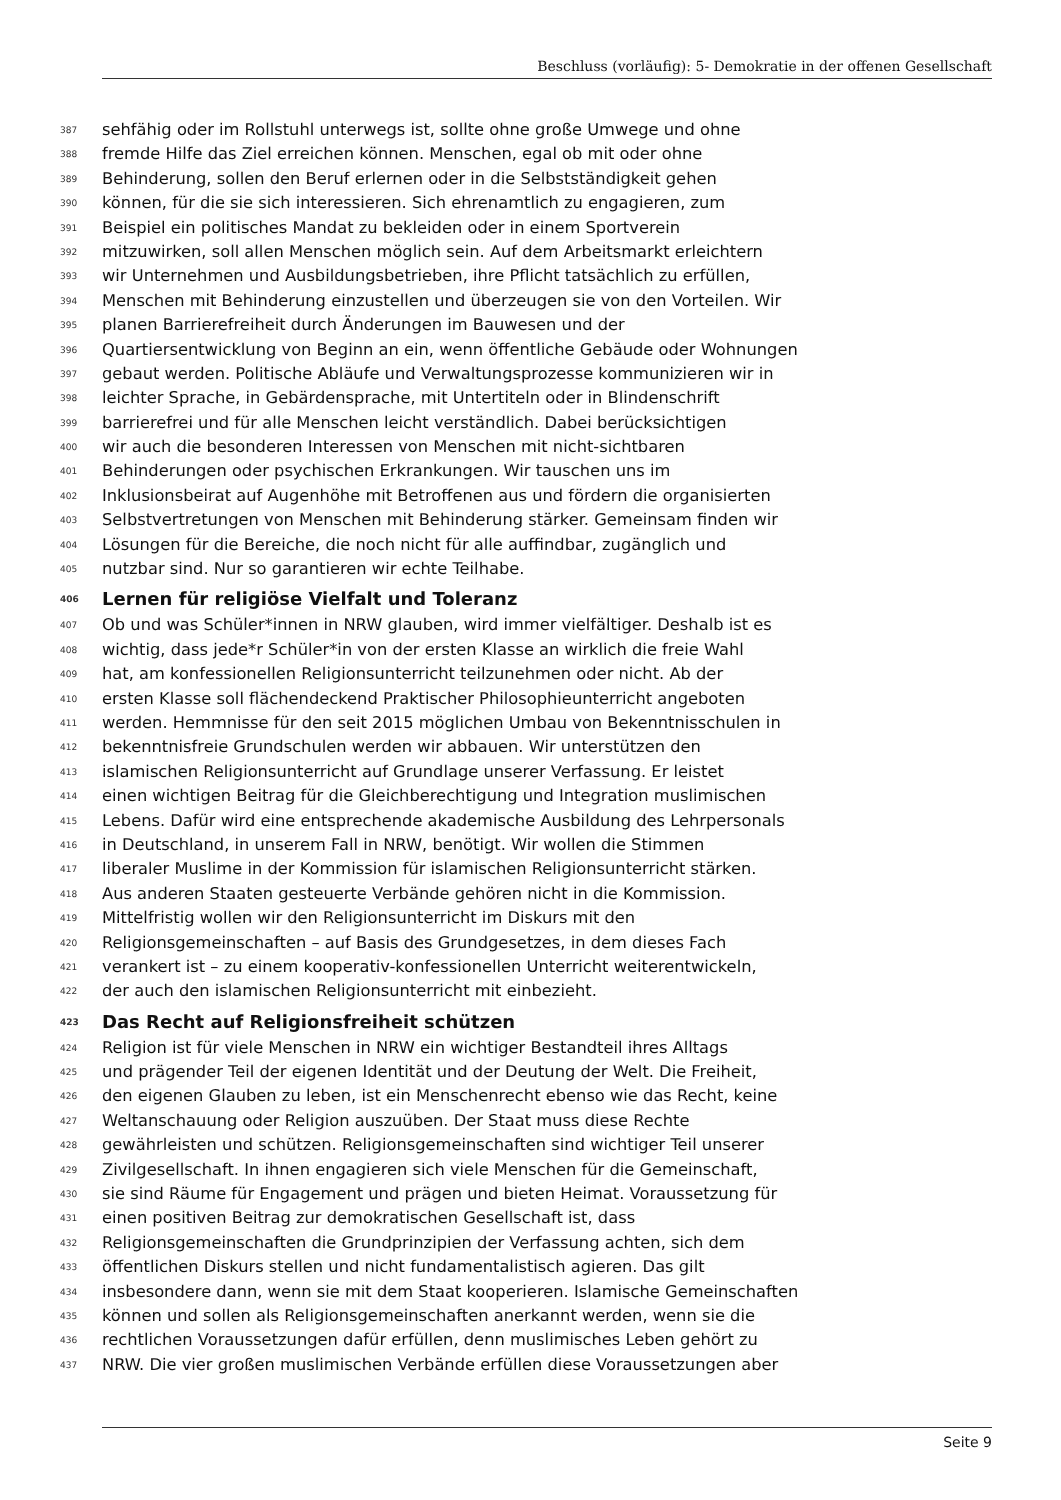Beschluss (vorläufig): 5- Demokratie in der offenen Gesellschaft
387 sehfähig oder im Rollstuhl unterwegs ist, sollte ohne große Umwege und ohne
388 fremde Hilfe das Ziel erreichen können. Menschen, egal ob mit oder ohne
389 Behinderung, sollen den Beruf erlernen oder in die Selbstständigkeit gehen
390 können, für die sie sich interessieren. Sich ehrenamtlich zu engagieren, zum
391 Beispiel ein politisches Mandat zu bekleiden oder in einem Sportverein
392 mitzuwirken, soll allen Menschen möglich sein. Auf dem Arbeitsmarkt erleichtern
393 wir Unternehmen und Ausbildungsbetrieben, ihre Pflicht tatsächlich zu erfüllen,
394 Menschen mit Behinderung einzustellen und überzeugen sie von den Vorteilen. Wir
395 planen Barrierefreiheit durch Änderungen im Bauwesen und der
396 Quartiersentwicklung von Beginn an ein, wenn öffentliche Gebäude oder Wohnungen
397 gebaut werden. Politische Abläufe und Verwaltungsprozesse kommunizieren wir in
398 leichter Sprache, in Gebärdensprache, mit Untertiteln oder in Blindenschrift
399 barrierefrei und für alle Menschen leicht verständlich. Dabei berücksichtigen
400 wir auch die besonderen Interessen von Menschen mit nicht-sichtbaren
401 Behinderungen oder psychischen Erkrankungen. Wir tauschen uns im
402 Inklusionsbeirat auf Augenhöhe mit Betroffenen aus und fördern die organisierten
403 Selbstvertretungen von Menschen mit Behinderung stärker. Gemeinsam finden wir
404 Lösungen für die Bereiche, die noch nicht für alle auffindbar, zugänglich und
405 nutzbar sind. Nur so garantieren wir echte Teilhabe.
406 Lernen für religiöse Vielfalt und Toleranz
407 Ob und was Schüler*innen in NRW glauben, wird immer vielfältiger. Deshalb ist es
408 wichtig, dass jede*r Schüler*in von der ersten Klasse an wirklich die freie Wahl
409 hat, am konfessionellen Religionsunterricht teilzunehmen oder nicht. Ab der
410 ersten Klasse soll flächendeckend Praktischer Philosophieunterricht angeboten
411 werden. Hemmnisse für den seit 2015 möglichen Umbau von Bekenntnisschulen in
412 bekenntnisfreie Grundschulen werden wir abbauen. Wir unterstützen den
413 islamischen Religionsunterricht auf Grundlage unserer Verfassung. Er leistet
414 einen wichtigen Beitrag für die Gleichberechtigung und Integration muslimischen
415 Lebens. Dafür wird eine entsprechende akademische Ausbildung des Lehrpersonals
416 in Deutschland, in unserem Fall in NRW, benötigt. Wir wollen die Stimmen
417 liberaler Muslime in der Kommission für islamischen Religionsunterricht stärken.
418 Aus anderen Staaten gesteuerte Verbände gehören nicht in die Kommission.
419 Mittelfristig wollen wir den Religionsunterricht im Diskurs mit den
420 Religionsgemeinschaften – auf Basis des Grundgesetzes, in dem dieses Fach
421 verankert ist – zu einem kooperativ-konfessionellen Unterricht weiterentwickeln,
422 der auch den islamischen Religionsunterricht mit einbezieht.
423 Das Recht auf Religionsfreiheit schützen
424 Religion ist für viele Menschen in NRW ein wichtiger Bestandteil ihres Alltags
425 und prägender Teil der eigenen Identität und der Deutung der Welt. Die Freiheit,
426 den eigenen Glauben zu leben, ist ein Menschenrecht ebenso wie das Recht, keine
427 Weltanschauung oder Religion auszuüben. Der Staat muss diese Rechte
428 gewährleisten und schützen. Religionsgemeinschaften sind wichtiger Teil unserer
429 Zivilgesellschaft. In ihnen engagieren sich viele Menschen für die Gemeinschaft,
430 sie sind Räume für Engagement und prägen und bieten Heimat. Voraussetzung für
431 einen positiven Beitrag zur demokratischen Gesellschaft ist, dass
432 Religionsgemeinschaften die Grundprinzipien der Verfassung achten, sich dem
433 öffentlichen Diskurs stellen und nicht fundamentalistisch agieren. Das gilt
434 insbesondere dann, wenn sie mit dem Staat kooperieren. Islamische Gemeinschaften
435 können und sollen als Religionsgemeinschaften anerkannt werden, wenn sie die
436 rechtlichen Voraussetzungen dafür erfüllen, denn muslimisches Leben gehört zu
437 NRW. Die vier großen muslimischen Verbände erfüllen diese Voraussetzungen aber
Seite 9